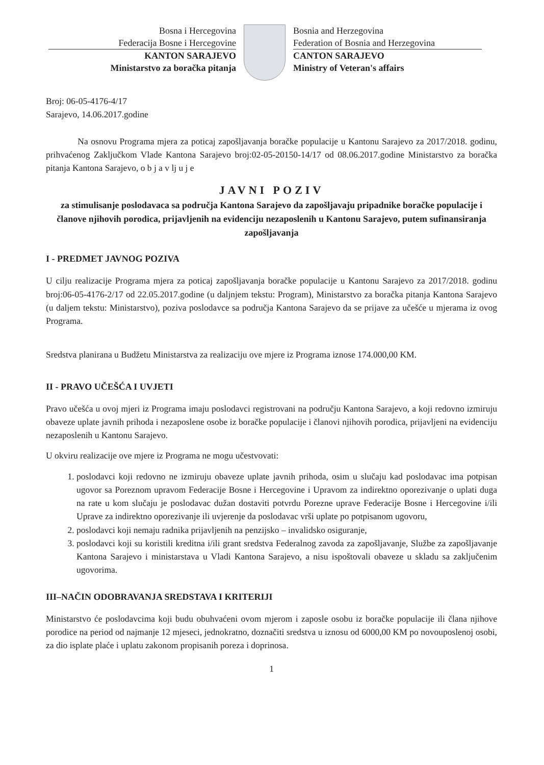Bosna i Hercegovina
Federacija Bosne i Hercegovine
KANTON SARAJEVO
Ministarstvo za boračka pitanja
Bosnia and Herzegovina
Federation of Bosnia and Herzegovina
CANTON SARAJEVO
Ministry of Veteran's affairs
Broj: 06-05-4176-4/17
Sarajevo, 14.06.2017.godine
Na osnovu Programa mjera za poticaj zapošljavanja boračke populacije u Kantonu Sarajevo za 2017/2018. godinu, prihvaćenog Zaključkom Vlade Kantona Sarajevo broj:02-05-20150-14/17 od 08.06.2017.godine Ministarstvo za boračka pitanja Kantona Sarajevo, o b j a v lj u j e
JAVNI POZIV
za stimulisanje poslodavaca sa područja Kantona Sarajevo da zapošljavaju pripadnike boračke populacije i članove njihovih porodica, prijavljenih na evidenciju nezaposlenih u Kantonu Sarajevo, putem sufinansiranja zapošljavanja
I - PREDMET JAVNOG POZIVA
U cilju realizacije Programa mjera za poticaj zapošljavanja boračke populacije u Kantonu Sarajevo za 2017/2018. godinu broj:06-05-4176-2/17 od 22.05.2017.godine (u daljnjem tekstu: Program), Ministarstvo za boračka pitanja Kantona Sarajevo (u daljem tekstu: Ministarstvo), poziva poslodavce sa područja Kantona Sarajevo da se prijave za učešće u mjerama iz ovog Programa.
Sredstva planirana u Budžetu Ministarstva za realizaciju ove mjere iz Programa iznose 174.000,00 KM.
II - PRAVO UČEŠĆA I UVJETI
Pravo učešća u ovoj mjeri iz Programa imaju poslodavci registrovani na području Kantona Sarajevo, a koji redovno izmiruju obaveze uplate javnih prihoda i nezaposlene osobe iz boračke populacije i članovi njihovih porodica, prijavljeni na evidenciju nezaposlenih u Kantonu Sarajevo.
U okviru realizacije ove mjere iz Programa ne mogu učestvovati:
1. poslodavci koji redovno ne izmiruju obaveze uplate javnih prihoda, osim u slučaju kad poslodavac ima potpisan ugovor sa Poreznom upravom Federacije Bosne i Hercegovine i Upravom za indirektno oporezivanje o uplati duga na rate u kom slučaju je poslodavac dužan dostaviti potvrdu Porezne uprave Federacije Bosne i Hercegovine i/ili Uprave za indirektno oporezivanje ili uvjerenje da poslodavac vrši uplate po potpisanom ugovoru,
2. poslodavci koji nemaju radnika prijavljenih na penzijsko – invalidsko osiguranje,
3. poslodavci koji su koristili kreditna i/ili grant sredstva Federalnog zavoda za zapošljavanje, Službe za zapošljavanje Kantona Sarajevo i ministarstava u Vladi Kantona Sarajevo, a nisu ispoštovali obaveze u skladu sa zaključenim ugovorima.
III–NAČIN ODOBRAVANJA SREDSTAVA I KRITERIJI
Ministarstvo će poslodavcima koji budu obuhvaćeni ovom mjerom i zaposle osobu iz boračke populacije ili člana njihove porodice na period od najmanje 12 mjeseci, jednokratno, doznačiti sredstva u iznosu od 6000,00 KM po novouposlenoj osobi, za dio isplate plaće i uplatu zakonom propisanih poreza i doprinosa.
1